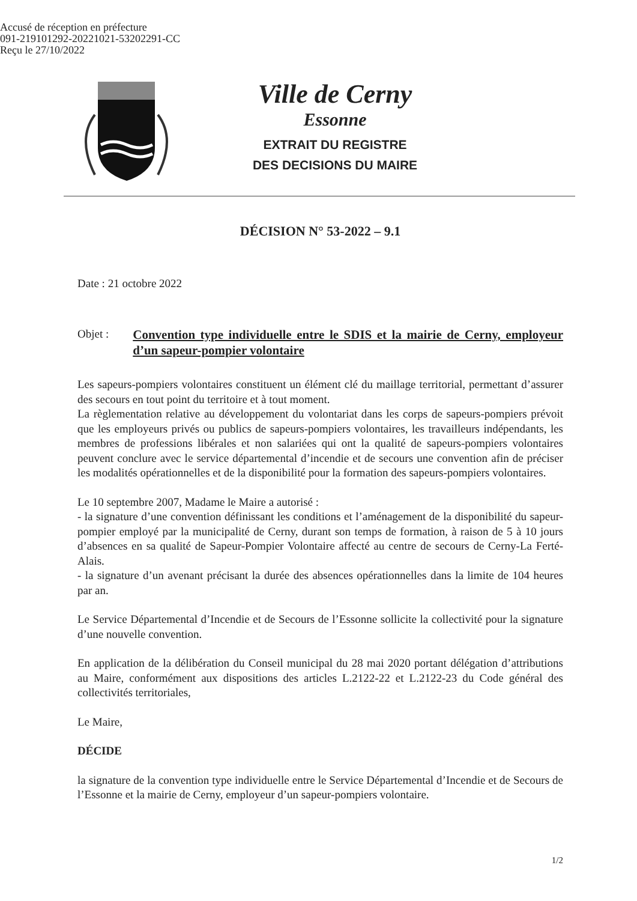Accusé de réception en préfecture
091-219101292-20221021-53202291-CC
Reçu le 27/10/2022
Ville de Cerny
Essonne
EXTRAIT DU REGISTRE
DES DECISIONS DU MAIRE
DÉCISION N° 53-2022 – 9.1
Date : 21 octobre 2022
Objet :
Convention type individuelle entre le SDIS et la mairie de Cerny, employeur d’un sapeur-pompier volontaire
Les sapeurs-pompiers volontaires constituent un élément clé du maillage territorial, permettant d’assurer des secours en tout point du territoire et à tout moment.
La règlementation relative au développement du volontariat dans les corps de sapeurs-pompiers prévoit que les employeurs privés ou publics de sapeurs-pompiers volontaires, les travailleurs indépendants, les membres de professions libérales et non salariées qui ont la qualité de sapeurs-pompiers volontaires peuvent conclure avec le service départemental d’incendie et de secours une convention afin de préciser les modalités opérationnelles et de la disponibilité pour la formation des sapeurs-pompiers volontaires.
Le 10 septembre 2007, Madame le Maire a autorisé :
- la signature d’une convention définissant les conditions et l’aménagement de la disponibilité du sapeur-pompier employé par la municipalité de Cerny, durant son temps de formation, à raison de 5 à 10 jours d’absences en sa qualité de Sapeur-Pompier Volontaire affecté au centre de secours de Cerny-La Ferté-Alais.
- la signature d’un avenant précisant la durée des absences opérationnelles dans la limite de 104 heures par an.
Le Service Départemental d’Incendie et de Secours de l’Essonne sollicite la collectivité pour la signature d’une nouvelle convention.
En application de la délibération du Conseil municipal du 28 mai 2020 portant délégation d’attributions au Maire, conformément aux dispositions des articles L.2122-22 et L.2122-23 du Code général des collectivités territoriales,
Le Maire,
DÉCIDE
la signature de la convention type individuelle entre le Service Départemental d’Incendie et de Secours de l’Essonne et la mairie de Cerny, employeur d’un sapeur-pompiers volontaire.
1/2